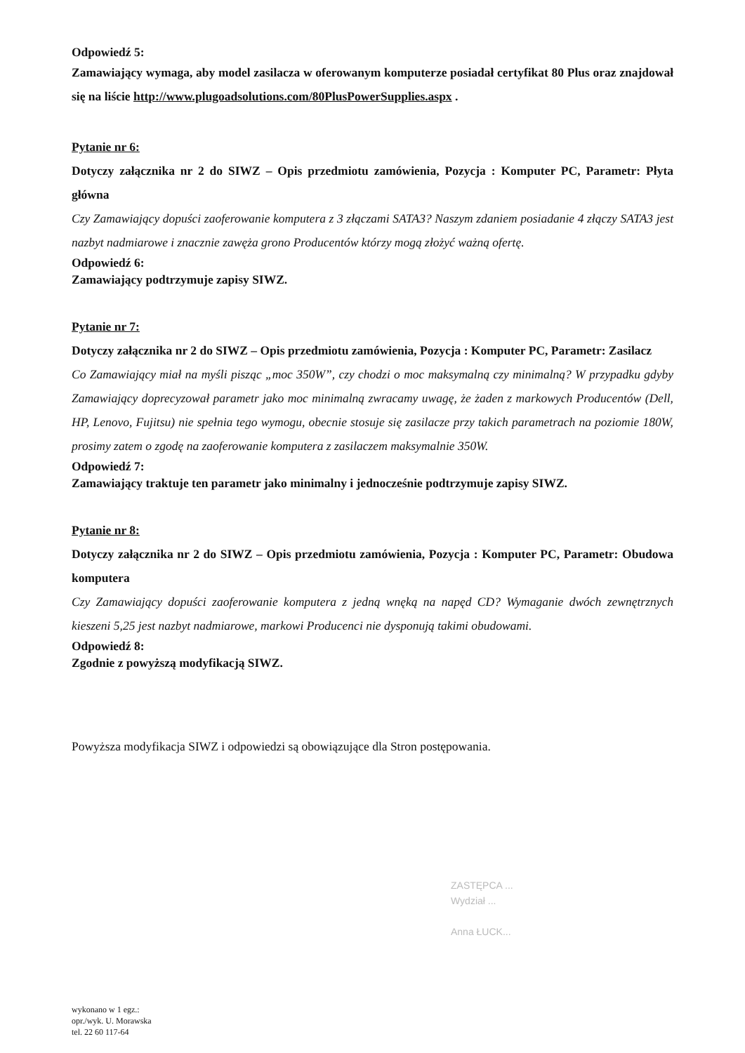Odpowiedź 5:
Zamawiający wymaga, aby model zasilacza w oferowanym komputerze posiadał certyfikat 80 Plus oraz znajdował się na liście http://www.plugoadsolutions.com/80PlusPowerSupplies.aspx .
Pytanie nr 6:
Dotyczy załącznika nr 2 do SIWZ – Opis przedmiotu zamówienia, Pozycja : Komputer PC, Parametr: Płyta główna
Czy Zamawiający dopuści zaoferowanie komputera z 3 złączami SATA3? Naszym zdaniem posiadanie 4 złączy SATA3 jest nazbyt nadmiarowe i znacznie zawęża grono Producentów którzy mogą złożyć ważną ofertę.
Odpowiedź 6:
Zamawiający podtrzymuje zapisy SIWZ.
Pytanie nr 7:
Dotyczy załącznika nr 2 do SIWZ – Opis przedmiotu zamówienia, Pozycja : Komputer PC, Parametr: Zasilacz
Co Zamawiający miał na myśli pisząc „moc 350W”, czy chodzi o moc maksymalną czy minimalną? W przypadku gdyby Zamawiający doprecyzował parametr jako moc minimalną zwracamy uwagę, że żaden z markowych Producentów (Dell, HP, Lenovo, Fujitsu) nie spełnia tego wymogu, obecnie stosuje się zasilacze przy takich parametrach na poziomie 180W, prosimy zatem o zgodę na zaoferowanie komputera z zasilaczem maksymalnie 350W.
Odpowiedź 7:
Zamawiający traktuje ten parametr jako minimalny i jednocześnie podtrzymuje zapisy SIWZ.
Pytanie nr 8:
Dotyczy załącznika nr 2 do SIWZ – Opis przedmiotu zamówienia, Pozycja : Komputer PC, Parametr: Obudowa komputera
Czy Zamawiający dopuści zaoferowanie komputera z jedną wnęką na napęd CD? Wymaganie dwóch zewnętrznych kieszeni 5,25 jest nazbyt nadmiarowe, markowi Producenci nie dysponują takimi obudowami.
Odpowiedź 8:
Zgodnie z powyższą modyfikacją SIWZ.
Powyższa modyfikacja SIWZ i odpowiedzi są obowiązujące dla Stron postępowania.
ZASTĘPCA ...
Wydział ...
Anna ŁUCK...
wykonano w 1 egz.:
opr./wyk. U. Morawska
tel. 22 60 117-64